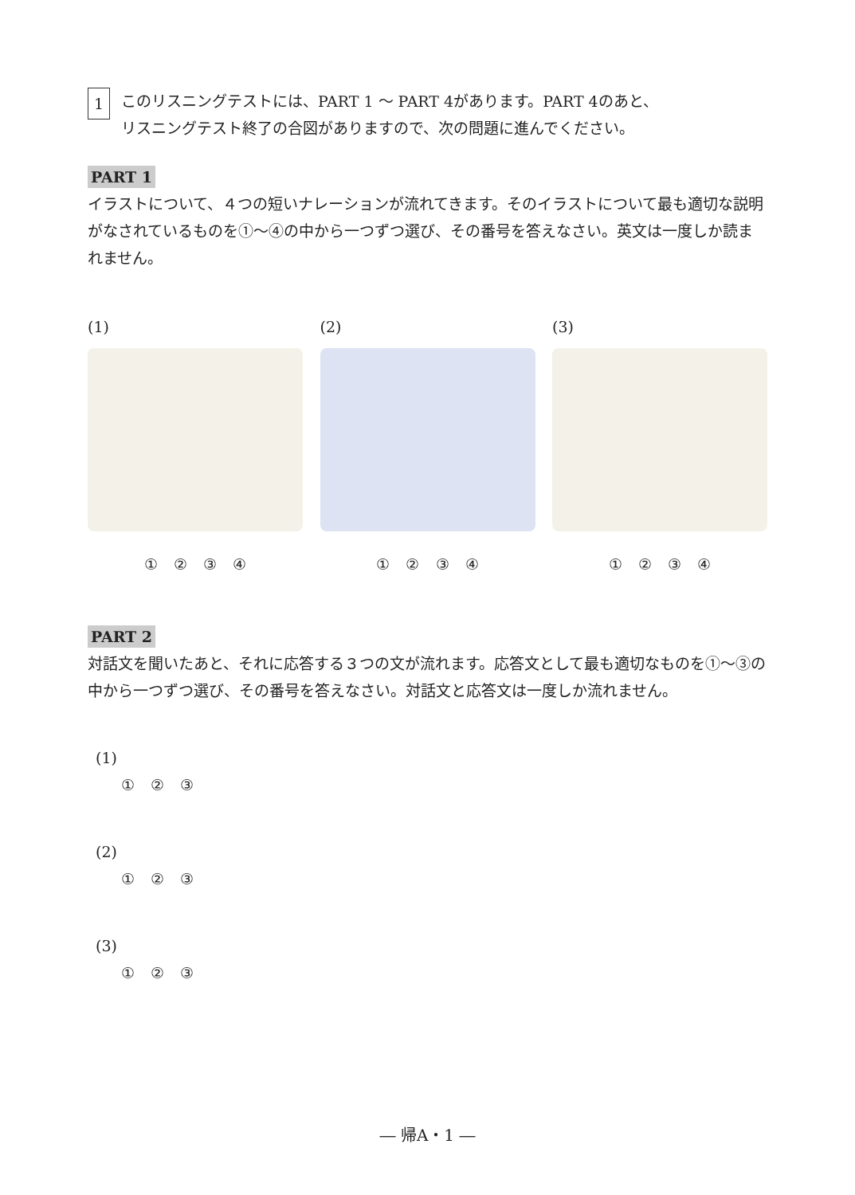1
このリスニングテストには、PART 1 ～ PART 4があります。PART 4のあと、
リスニングテスト終了の合図がありますので、次の問題に進んでください。
PART 1
イラストについて、４つの短いナレーションが流れてきます。そのイラストについて最も適切な説明がなされているものを①～④の中から一つずつ選び、その番号を答えなさい。英文は一度しか読まれません。
(1)
① ② ③ ④
(2)
① ② ③ ④
(3)
① ② ③ ④
PART 2
対話文を聞いたあと、それに応答する３つの文が流れます。応答文として最も適切なものを①～③の中から一つずつ選び、その番号を答えなさい。対話文と応答文は一度しか流れません。
(1)
① ② ③
(2)
① ② ③
(3)
① ② ③
― 帰A・1 ―